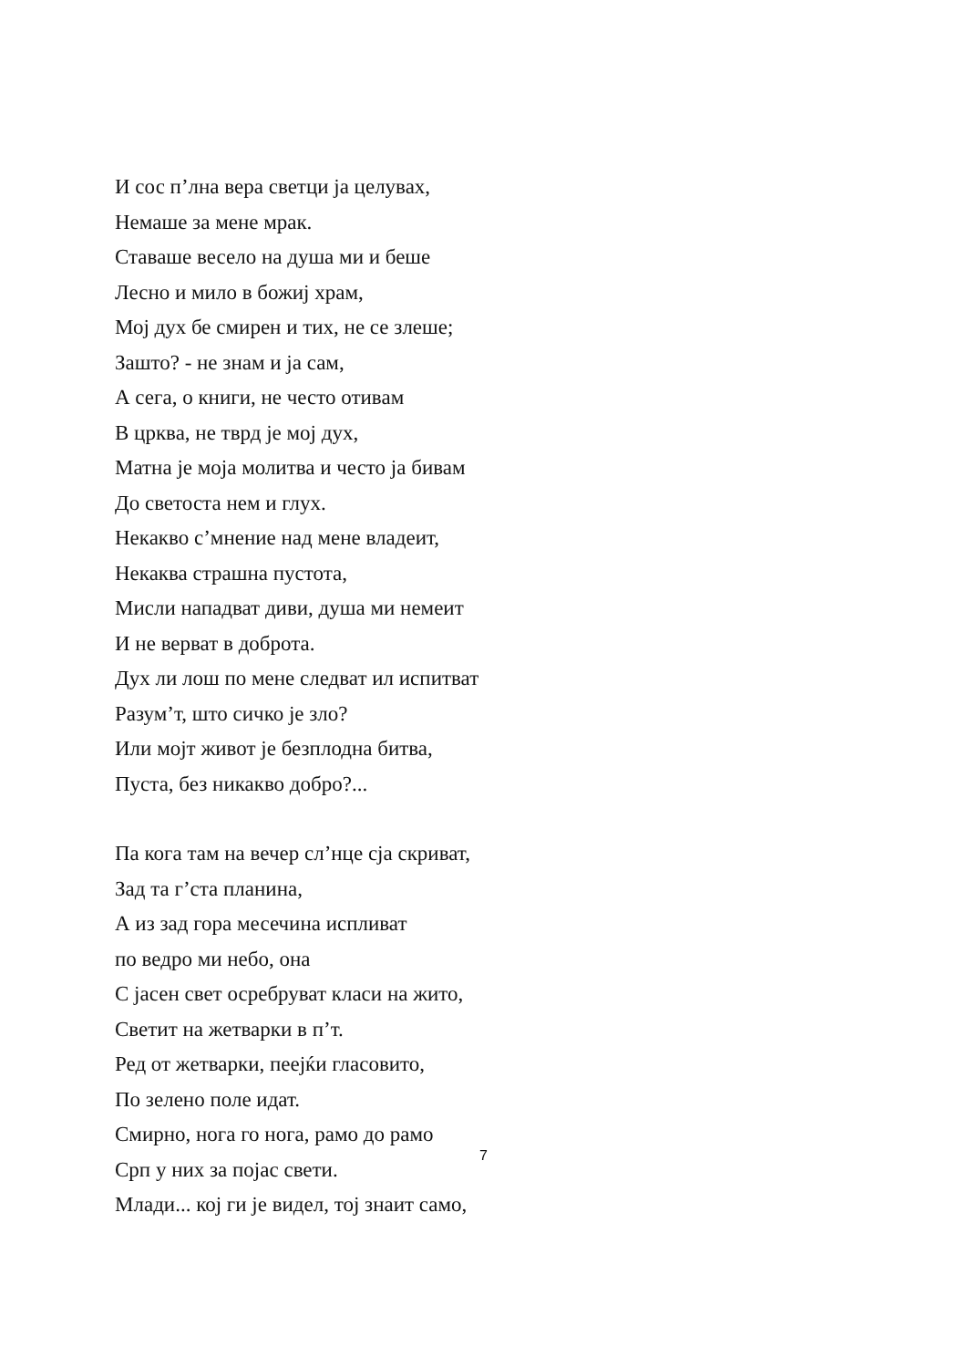И сос п’лна вера светци ја целувах,
Немаше за мене мрак.
Ставаше весело на душа ми и беше
Лесно и мило в божиј храм,
Мој дух бе смирен и тих, не се злеше;
Зашто? - не знам и ја сам,
А сега, о книги, не често отивам
В црква, не тврд је мој дух,
Матна је моја молитва и често ја бивам
До светоста нем и глух.
Некакво с’мнение над мене владеит,
Некаква страшна пустота,
Мисли нападват диви, душа ми немеит
И не верват в доброта.
Дух ли лош по мене следват ил испитват
Разум’т, што сичко је зло?
Или мојт живот је безплодна битва,
Пуста, без никакво добро?...
Па кога там на вечер сл’нце сја скриват,
Зад та г’ста планина,
А из зад гора месечина испливат
по ведро ми небо, она
С јасен свет осребруват класи на жито,
Светит на жетварки в п’т.
Ред от жетварки, пеејќи гласовито,
По зелено поле идат.
Смирно, нога го нога, рамо до рамо
Срп у них за појас свети.
Млади... кој ги је видел, тој знаит само,
7